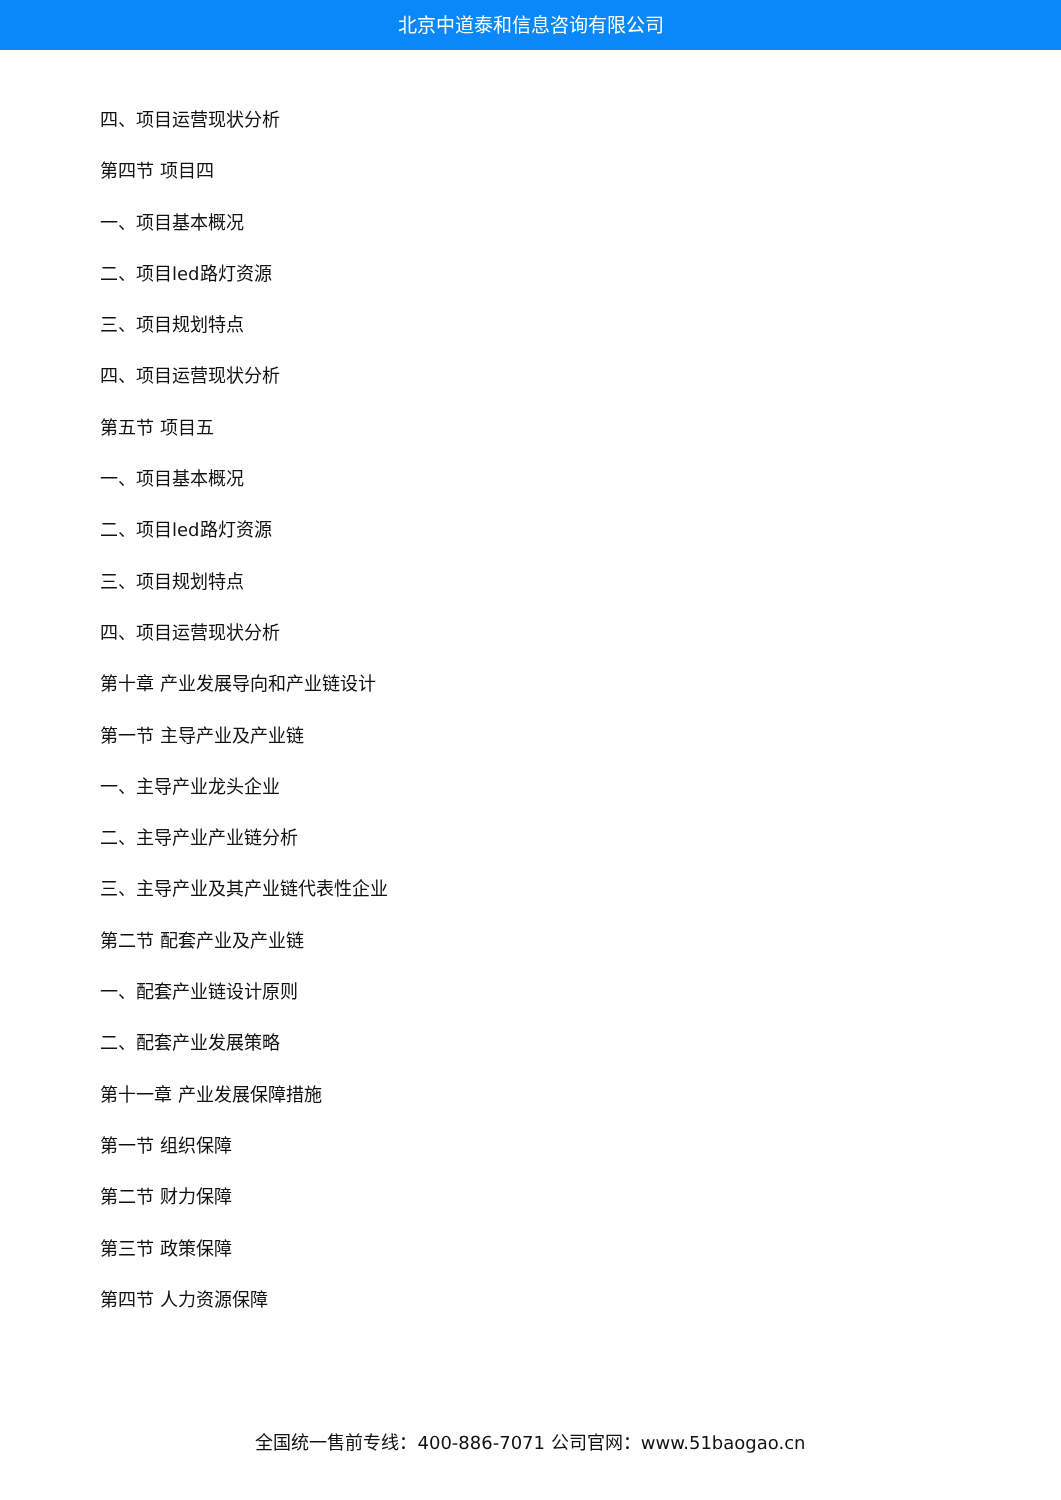北京中道泰和信息咨询有限公司
四、项目运营现状分析
第四节 项目四
一、项目基本概况
二、项目led路灯资源
三、项目规划特点
四、项目运营现状分析
第五节 项目五
一、项目基本概况
二、项目led路灯资源
三、项目规划特点
四、项目运营现状分析
第十章 产业发展导向和产业链设计
第一节 主导产业及产业链
一、主导产业龙头企业
二、主导产业产业链分析
三、主导产业及其产业链代表性企业
第二节 配套产业及产业链
一、配套产业链设计原则
二、配套产业发展策略
第十一章 产业发展保障措施
第一节 组织保障
第二节 财力保障
第三节 政策保障
第四节 人力资源保障
全国统一售前专线：400-886-7071 公司官网：www.51baogao.cn